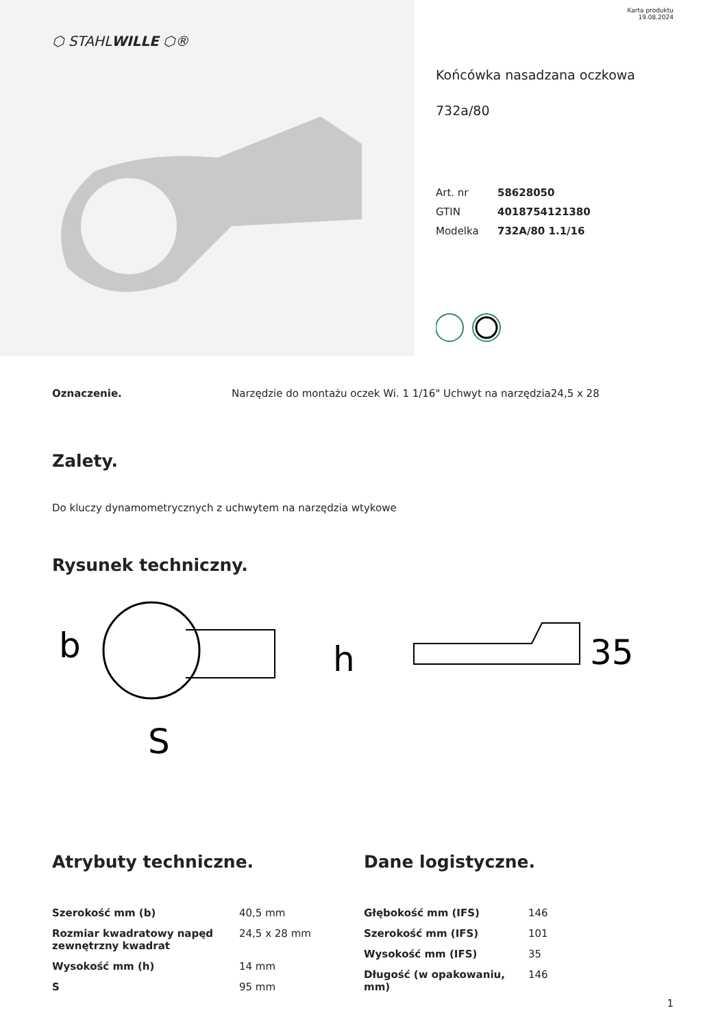⬡ STAHLWILLE ⬡®
Karta produktu
19.08.2024
Końcówka nasadzana oczkowa
732a/80
Art. nr 58628050
GTIN 4018754121380
Modelka 732A/80 1.1/16
Oznaczenie. Narzędzie do montażu oczek Wi. 1 1/16" Uchwyt na narzędzia24,5 x 28
Zalety.
Do kluczy dynamometrycznych z uchwytem na narzędzia wtykowe
Rysunek techniczny.
b
S
h
35
Atrybuty techniczne.
| Szerokość mm (b) | 40,5 mm |
| Rozmiar kwadratowy napęd zewnętrzny kwadrat | 24,5 x 28 mm |
| Wysokość mm (h) | 14 mm |
| S | 95 mm |
Dane logistyczne.
| Głębokość mm (IFS) | 146 |
| Szerokość mm (IFS) | 101 |
| Wysokość mm (IFS) | 35 |
| Długość (w opakowaniu, mm) | 146 |
1